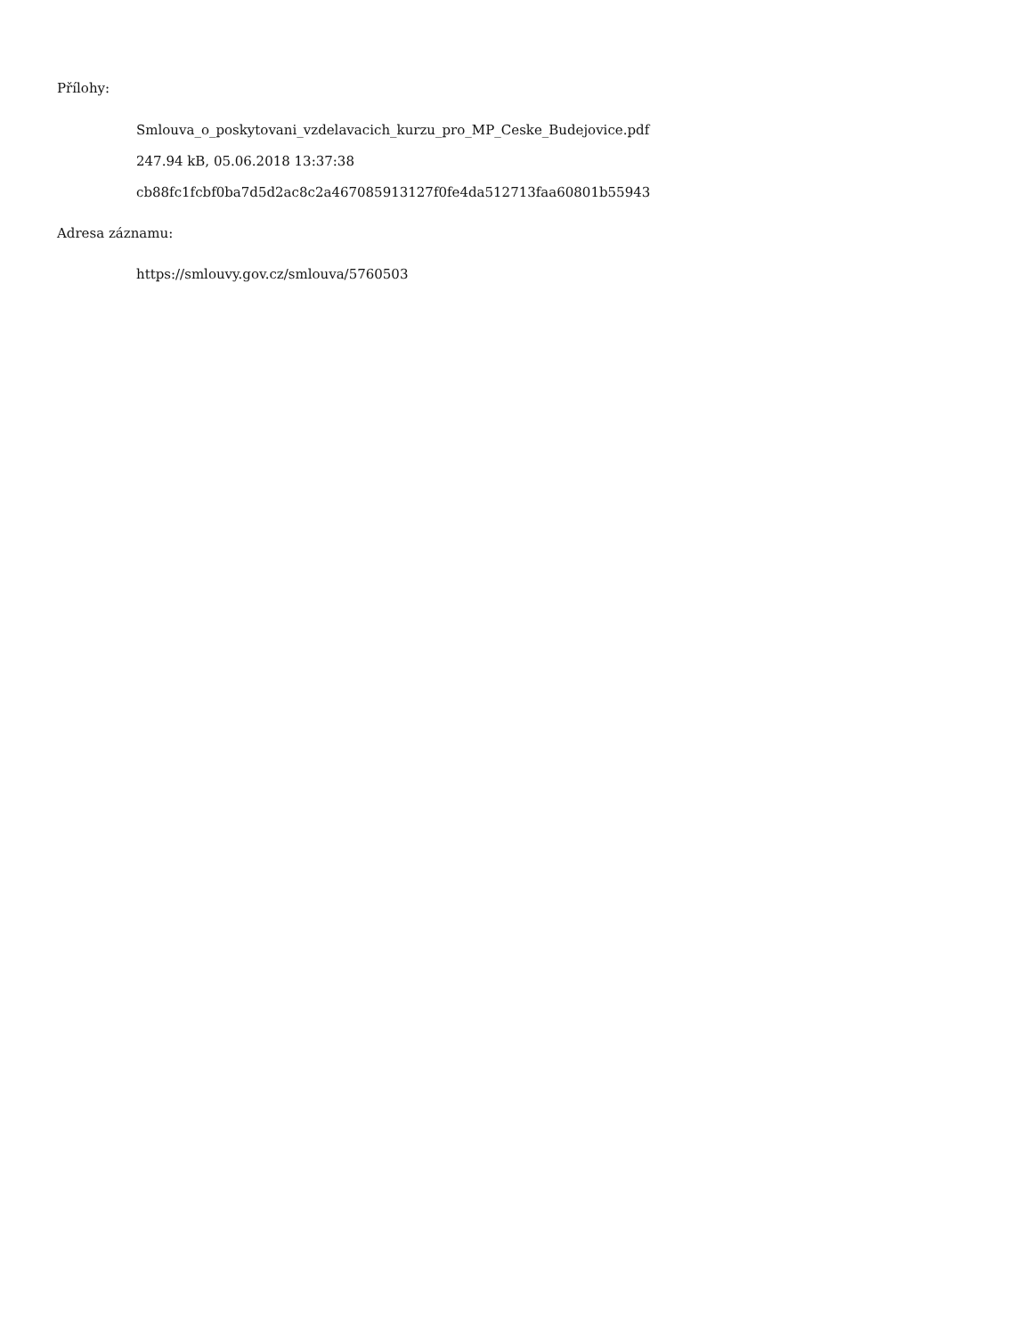Přílohy:
Smlouva_o_poskytovani_vzdelavacich_kurzu_pro_MP_Ceske_Budejovice.pdf
247.94 kB, 05.06.2018 13:37:38
cb88fc1fcbf0ba7d5d2ac8c2a467085913127f0fe4da512713faa60801b55943
Adresa záznamu:
https://smlouvy.gov.cz/smlouva/5760503